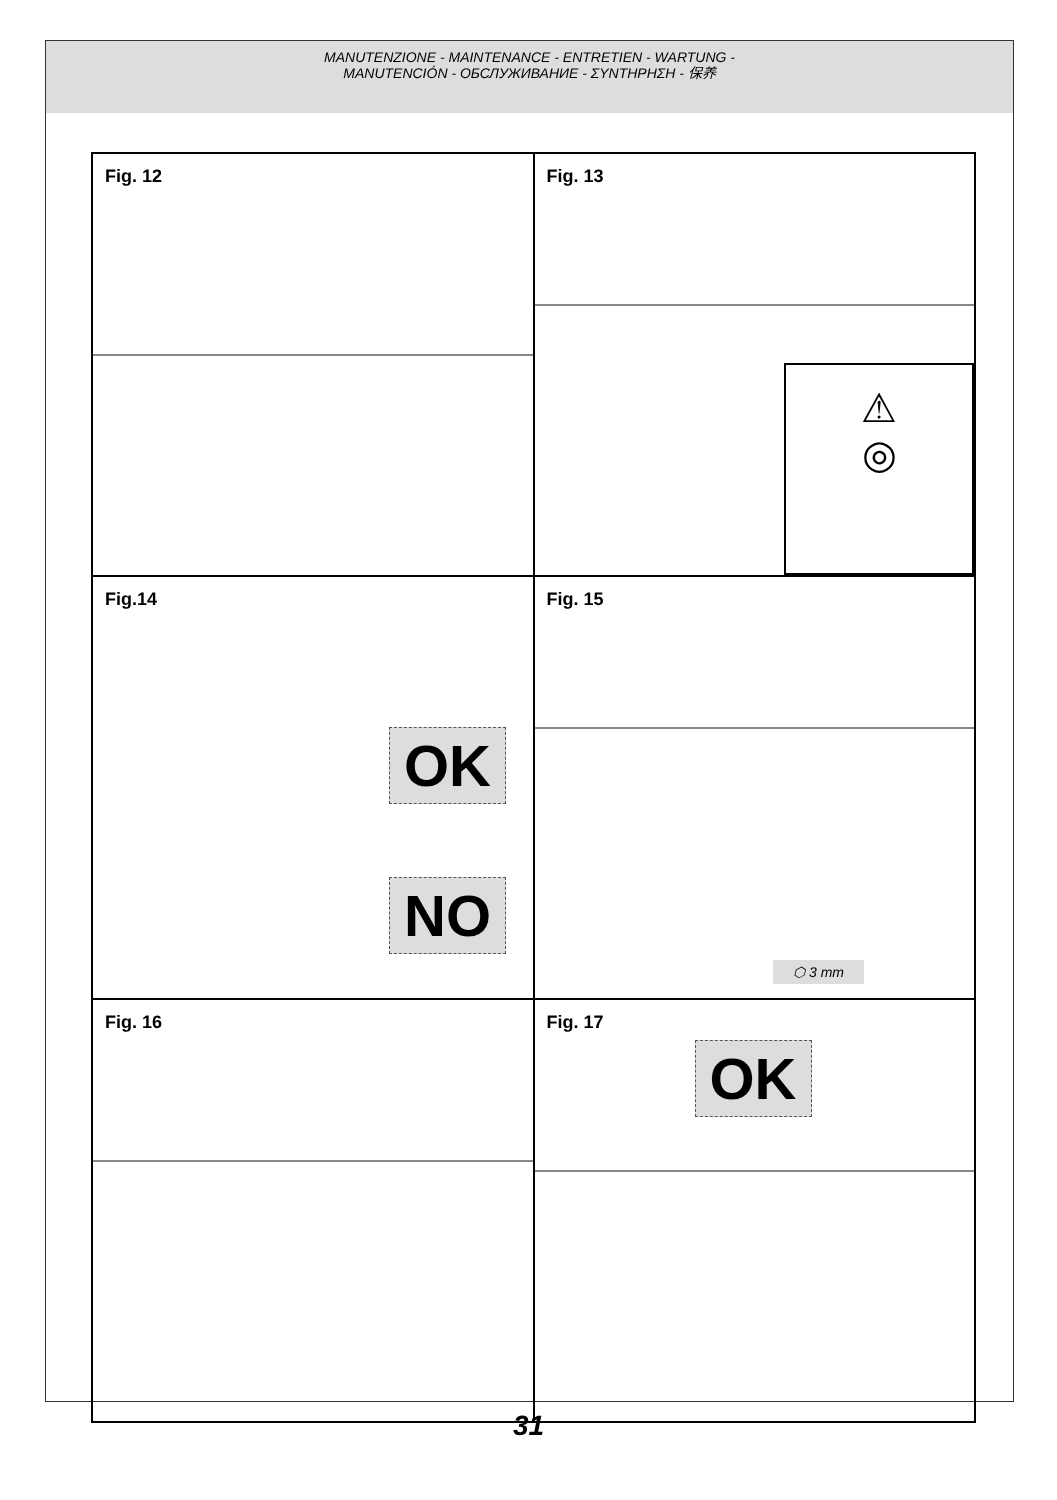MANUTENZIONE - MAINTENANCE - ENTRETIEN - WARTUNG -
MANUTENCIÓN - ОБСЛУЖИВАНИЕ - ΣΥΝΤΗΡΗΣΗ - 保养
Fig. 12
Fig. 13
⚠
◎
Fig.14
OK
NO
Fig. 15
⬡ 3 mm
Fig. 16
Fig. 17
OK
31